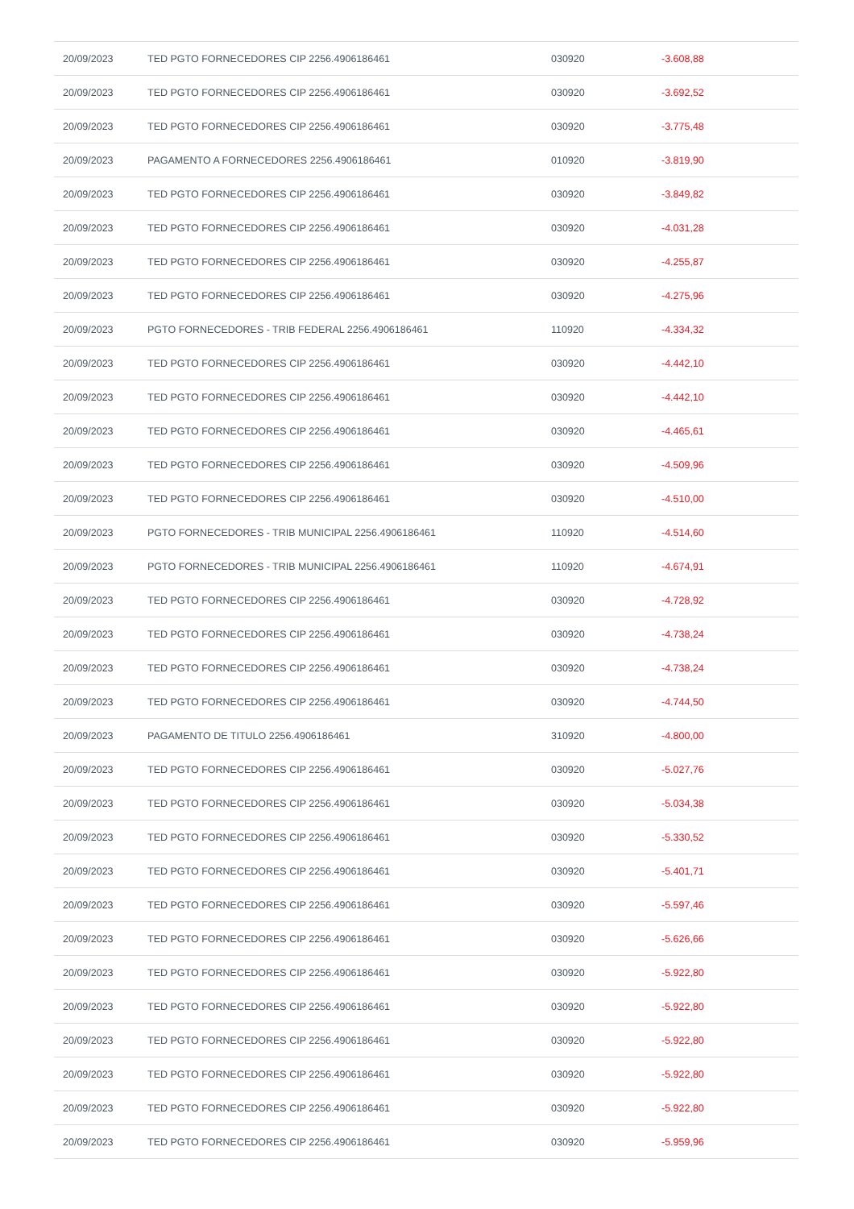| 20/09/2023 | TED PGTO FORNECEDORES CIP 2256.4906186461 | 030920 | -3.608,88 |
| 20/09/2023 | TED PGTO FORNECEDORES CIP 2256.4906186461 | 030920 | -3.692,52 |
| 20/09/2023 | TED PGTO FORNECEDORES CIP 2256.4906186461 | 030920 | -3.775,48 |
| 20/09/2023 | PAGAMENTO A FORNECEDORES 2256.4906186461 | 010920 | -3.819,90 |
| 20/09/2023 | TED PGTO FORNECEDORES CIP 2256.4906186461 | 030920 | -3.849,82 |
| 20/09/2023 | TED PGTO FORNECEDORES CIP 2256.4906186461 | 030920 | -4.031,28 |
| 20/09/2023 | TED PGTO FORNECEDORES CIP 2256.4906186461 | 030920 | -4.255,87 |
| 20/09/2023 | TED PGTO FORNECEDORES CIP 2256.4906186461 | 030920 | -4.275,96 |
| 20/09/2023 | PGTO FORNECEDORES - TRIB FEDERAL 2256.4906186461 | 110920 | -4.334,32 |
| 20/09/2023 | TED PGTO FORNECEDORES CIP 2256.4906186461 | 030920 | -4.442,10 |
| 20/09/2023 | TED PGTO FORNECEDORES CIP 2256.4906186461 | 030920 | -4.442,10 |
| 20/09/2023 | TED PGTO FORNECEDORES CIP 2256.4906186461 | 030920 | -4.465,61 |
| 20/09/2023 | TED PGTO FORNECEDORES CIP 2256.4906186461 | 030920 | -4.509,96 |
| 20/09/2023 | TED PGTO FORNECEDORES CIP 2256.4906186461 | 030920 | -4.510,00 |
| 20/09/2023 | PGTO FORNECEDORES - TRIB MUNICIPAL 2256.4906186461 | 110920 | -4.514,60 |
| 20/09/2023 | PGTO FORNECEDORES - TRIB MUNICIPAL 2256.4906186461 | 110920 | -4.674,91 |
| 20/09/2023 | TED PGTO FORNECEDORES CIP 2256.4906186461 | 030920 | -4.728,92 |
| 20/09/2023 | TED PGTO FORNECEDORES CIP 2256.4906186461 | 030920 | -4.738,24 |
| 20/09/2023 | TED PGTO FORNECEDORES CIP 2256.4906186461 | 030920 | -4.738,24 |
| 20/09/2023 | TED PGTO FORNECEDORES CIP 2256.4906186461 | 030920 | -4.744,50 |
| 20/09/2023 | PAGAMENTO DE TITULO 2256.4906186461 | 310920 | -4.800,00 |
| 20/09/2023 | TED PGTO FORNECEDORES CIP 2256.4906186461 | 030920 | -5.027,76 |
| 20/09/2023 | TED PGTO FORNECEDORES CIP 2256.4906186461 | 030920 | -5.034,38 |
| 20/09/2023 | TED PGTO FORNECEDORES CIP 2256.4906186461 | 030920 | -5.330,52 |
| 20/09/2023 | TED PGTO FORNECEDORES CIP 2256.4906186461 | 030920 | -5.401,71 |
| 20/09/2023 | TED PGTO FORNECEDORES CIP 2256.4906186461 | 030920 | -5.597,46 |
| 20/09/2023 | TED PGTO FORNECEDORES CIP 2256.4906186461 | 030920 | -5.626,66 |
| 20/09/2023 | TED PGTO FORNECEDORES CIP 2256.4906186461 | 030920 | -5.922,80 |
| 20/09/2023 | TED PGTO FORNECEDORES CIP 2256.4906186461 | 030920 | -5.922,80 |
| 20/09/2023 | TED PGTO FORNECEDORES CIP 2256.4906186461 | 030920 | -5.922,80 |
| 20/09/2023 | TED PGTO FORNECEDORES CIP 2256.4906186461 | 030920 | -5.922,80 |
| 20/09/2023 | TED PGTO FORNECEDORES CIP 2256.4906186461 | 030920 | -5.922,80 |
| 20/09/2023 | TED PGTO FORNECEDORES CIP 2256.4906186461 | 030920 | -5.959,96 |